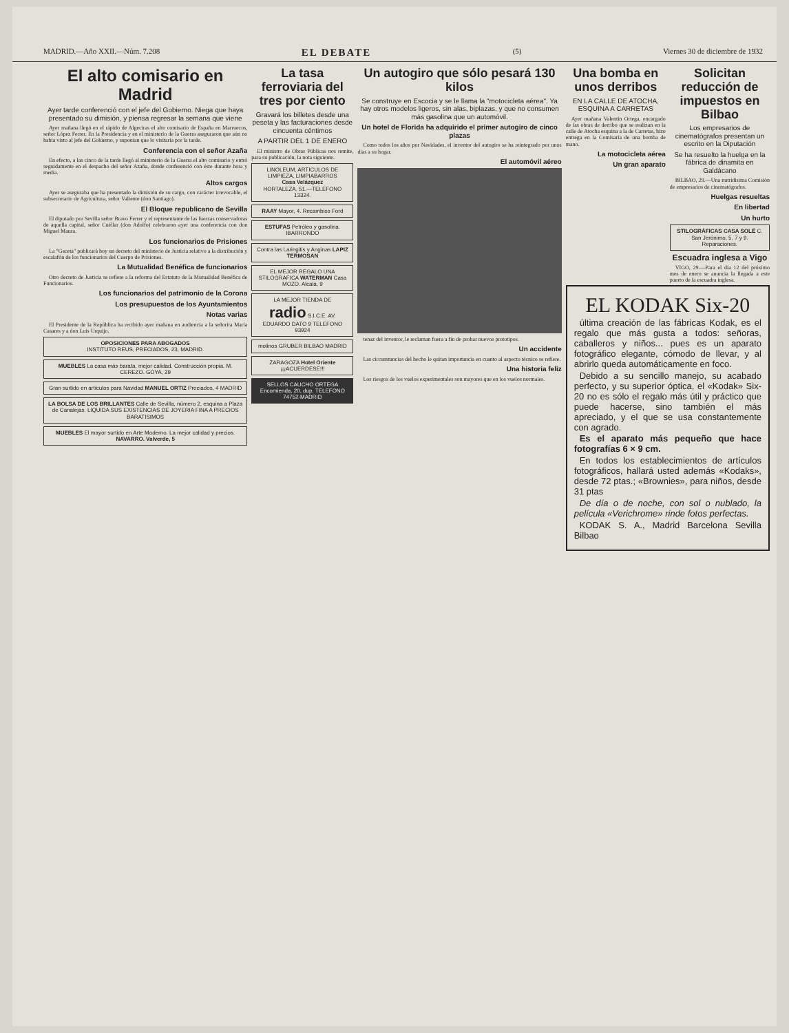MADRID.—Año XXII.—Núm. 7.208 EL DEBATE (5) Viernes 30 de diciembre de 1932
El alto comisario en Madrid
Ayer tarde conferenció con el jefe del Gobierno. Niega que haya presentado su dimisión, y piensa regresar la semana que viene
Ayer mañana llegó en el rápido de Algeciras el alto comisario de España en Marruecos, señor López Ferrer. En la Presidencia y en el ministerio de la Guerra aseguraron que aún no había visto al jefe del Gobierno, y suponían que lo visitaría por la tarde.
Conferencia con el señor Azaña
En efecto, a las cinco de la tarde llegó al ministerio de la Guerra el alto comisario y entró seguidamente en el despacho del señor Azaña, donde conferenció con éste durante hora y media.
Altos cargos
Ayer se aseguraba que ha presentado la dimisión de su cargo, con carácter irrevocable, el subsecretario de Agricultura, señor Valiente (don Santiago).
El Bloque republicano de Sevilla
El diputado por Sevilla señor Bravo Ferrer y el representante de las fuerzas conservadoras de aquella capital, señor Cuéllar (don Adolfo) celebraron ayer una conferencia con don Miguel Maura.
Los funcionarios de Prisiones
La "Gaceta" publicará hoy un decreto del ministerio de Justicia relativo a la distribución y escalafón de los funcionarios del Cuerpo de Prisiones.
La Mutualidad Benéfica de funcionarios
Otro decreto de Justicia se refiere a la reforma del Estatuto de la Mutualidad Benéfica de Funcionarios.
Los funcionarios del patrimonio de la Corona
Los presupuestos de los Ayuntamientos
Notas varias
El Presidente de la República ha recibido ayer mañana en audiencia a la señorita María Casares y a don Luis Urquijo.
OPOSICIONES PARA ABOGADOS
INSTITUTO REUS, PRECIADOS, 23, MADRID.
MUEBLES La casa más barata, mejor calidad. Construcción propia. M. CEREZO. GOYA, 29
Gran surtido en artículos para Navidad MANUEL ORTIZ Preciados, 4 MADRID
LA BOLSA DE LOS BRILLANTES Calle de Sevilla, número 2, esquina a Plaza de Canalejas. LIQUIDA SUS EXISTENCIAS DE JOYERIA FINA A PRECIOS BARATISIMOS
MUEBLES El mayor surtido en Arte Moderno. La mejor calidad y precios. NAVARRO. Valverde, 5
La tasa ferroviaria del tres por ciento
Gravará los billetes desde una peseta y las facturaciones desde cincuenta céntimos
A PARTIR DEL 1 DE ENERO
El ministro de Obras Públicas nos remite, para su publicación, la nota siguiente.
LINOLEUM, ARTICULOS DE LIMPIEZA, LIMPIABARROS
Casa Velázquez
HORTALEZA, 51.—TELEFONO 13324.
RAAY Mayor, 4. Recambios Ford
ESTUFAS Petróleo y gasolina. IBARRONDO
Contra las Laringitis y Anginas LAPIZ TERMOSAN
EL MEJOR REGALO UNA STILOGRAFICA WATERMAN Casa MOZO. Alcalá, 9
LA MEJOR TIENDA DE radio S.I.C.E. AV. EDUARDO DATO 9 TELEFONO 93924
molinos GRUBER BILBAO MADRID
ZARAGOZA Hotel Oriente ¡¡¡ACUERDESE!!!
SELLOS CAUCHO ORTEGA Encomienda, 20, dup. TELEFONO 74752-MADRID
Un autogiro que sólo pesará 130 kilos
Se construye en Escocia y se le llama la "motocicleta aérea". Ya hay otros modelos ligeros, sin alas, biplazas, y que no consumen más gasolina que un automóvil.
Un hotel de Florida ha adquirido el primer autogiro de cinco plazas
Como todos los años por Navidades, el inventor del autogiro se ha reintegrado por unos días a su hogar.
El automóvil aéreo
tenaz del inventor, le reclaman fuera a fin de probar nuevos prototipos.
Un accidente
Las circunstancias del hecho le quitan importancia en cuanto al aspecto técnico se refiere.
Una historia feliz
Los riesgos de los vuelos experimentales son mayores que en los vuelos normales.
Una bomba en unos derribos
EN LA CALLE DE ATOCHA, ESQUINA A CARRETAS
Ayer mañana Valentín Ortega, encargado de las obras de derribo que se realizan en la calle de Atocha esquina a la de Carretas, hizo entrega en la Comisaría de una bomba de mano.
La motocicleta aérea
Un gran aparato
Solicitan reducción de impuestos en Bilbao
Los empresarios de cinematógrafos presentan un escrito en la Diputación
Se ha resuelto la huelga en la fábrica de dinamita en Galdácano
BILBAO, 29.—Una nutridísima Comisión de empresarios de cinematógrafos.
Huelgas resueltas
En libertad
Un hurto
STILOGRÁFICAS CASA SOLÉ C. San Jerónimo, 5, 7 y 9. Reparaciones.
Escuadra inglesa a Vigo
VIGO, 29.—Para el día 12 del próximo mes de enero se anuncia la llegada a este puerto de la escuadra inglesa.
EL KODAK Six-20
última creación de las fábricas Kodak, es el regalo que más gusta a todos: señoras, caballeros y niños... pues es un aparato fotográfico elegante, cómodo de llevar, y al abrirlo queda automáticamente en foco.
Debido a su sencillo manejo, su acabado perfecto, y su superior óptica, el «Kodak» Six-20 no es sólo el regalo más útil y práctico que puede hacerse, sino también el más apreciado, y el que se usa constantemente con agrado.
Es el aparato más pequeño que hace fotografías 6 × 9 cm.
En todos los establecimientos de artículos fotográficos, hallará usted además «Kodaks», desde 72 ptas.; «Brownies», para niños, desde 31 ptas
De día o de noche, con sol o nublado, la película «Verichrome» rinde fotos perfectas.
KODAK S. A., Madrid Barcelona Sevilla Bilbao